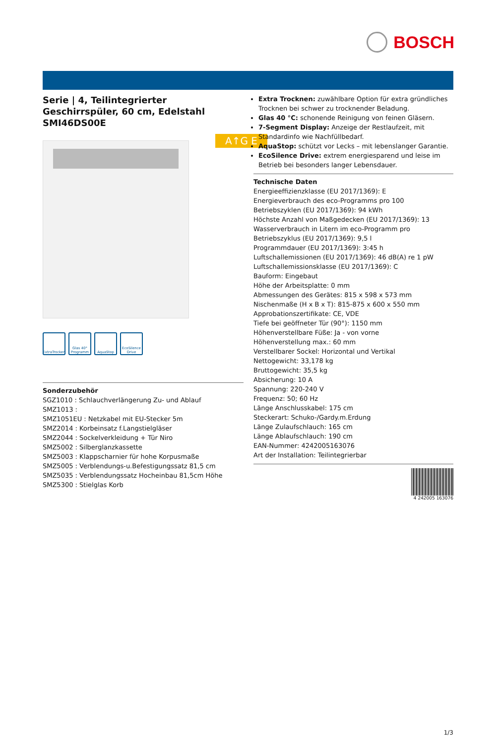BOSCH
A↑G E
Serie | 4, Teilintegrierter Geschirrspüler, 60 cm, Edelstahl SMI46DS00E
ExtraTrocken
Glas 40° Programm
AquaStop EcoSilence Drive
Sonderzubehör
SGZ1010 : Schlauchverlängerung Zu- und Ablauf
SMZ1013 :
SMZ1051EU : Netzkabel mit EU-Stecker 5m
SMZ2014 : Korbeinsatz f.Langstielgläser
SMZ2044 : Sockelverkleidung + Tür Niro
SMZ5002 : Silberglanzkassette
SMZ5003 : Klappscharnier für hohe Korpusmaße
SMZ5005 : Verblendungs-u.Befestigungssatz 81,5 cm
SMZ5035 : Verblendungssatz Hocheinbau 81,5cm Höhe
SMZ5300 : Stielglas Korb
Extra Trocknen: zuwählbare Option für extra gründliches Trocknen bei schwer zu trocknender Beladung.
Glas 40 °C: schonende Reinigung von feinen Gläsern.
7-Segment Display: Anzeige der Restlaufzeit, mit Standardinfo wie Nachfüllbedarf.
AquaStop: schützt vor Lecks – mit lebenslanger Garantie.
EcoSilence Drive: extrem energiesparend und leise im Betrieb bei besonders langer Lebensdauer.
Technische Daten
Energieeffizienzklasse (EU 2017/1369): E
Energieverbrauch des eco-Programms pro 100 Betriebszyklen (EU 2017/1369): 94 kWh
Höchste Anzahl von Maßgedecken (EU 2017/1369): 13
Wasserverbrauch in Litern im eco-Programm pro Betriebszyklus (EU 2017/1369): 9,5 l
Programmdauer (EU 2017/1369): 3:45 h
Luftschallemissionen (EU 2017/1369): 46 dB(A) re 1 pW
Luftschallemissionsklasse (EU 2017/1369): C
Bauform: Eingebaut
Höhe der Arbeitsplatte: 0 mm
Abmessungen des Gerätes: 815 x 598 x 573 mm
Nischenmaße (H x B x T): 815-875 x 600 x 550 mm
Approbationszertifikate: CE, VDE
Tiefe bei geöffneter Tür (90°): 1150 mm
Höhenverstellbare Füße: Ja - von vorne
Höhenverstellung max.: 60 mm
Verstellbarer Sockel: Horizontal und Vertikal
Nettogewicht: 33,178 kg
Bruttogewicht: 35,5 kg
Absicherung: 10 A
Spannung: 220-240 V
Frequenz: 50; 60 Hz
Länge Anschlusskabel: 175 cm
Steckerart: Schuko-/Gardy.m.Erdung
Länge Zulaufschlauch: 165 cm
Länge Ablaufschlauch: 190 cm
EAN-Nummer: 4242005163076
Art der Installation: Teilintegrierbar
4 242005 163076
1/3